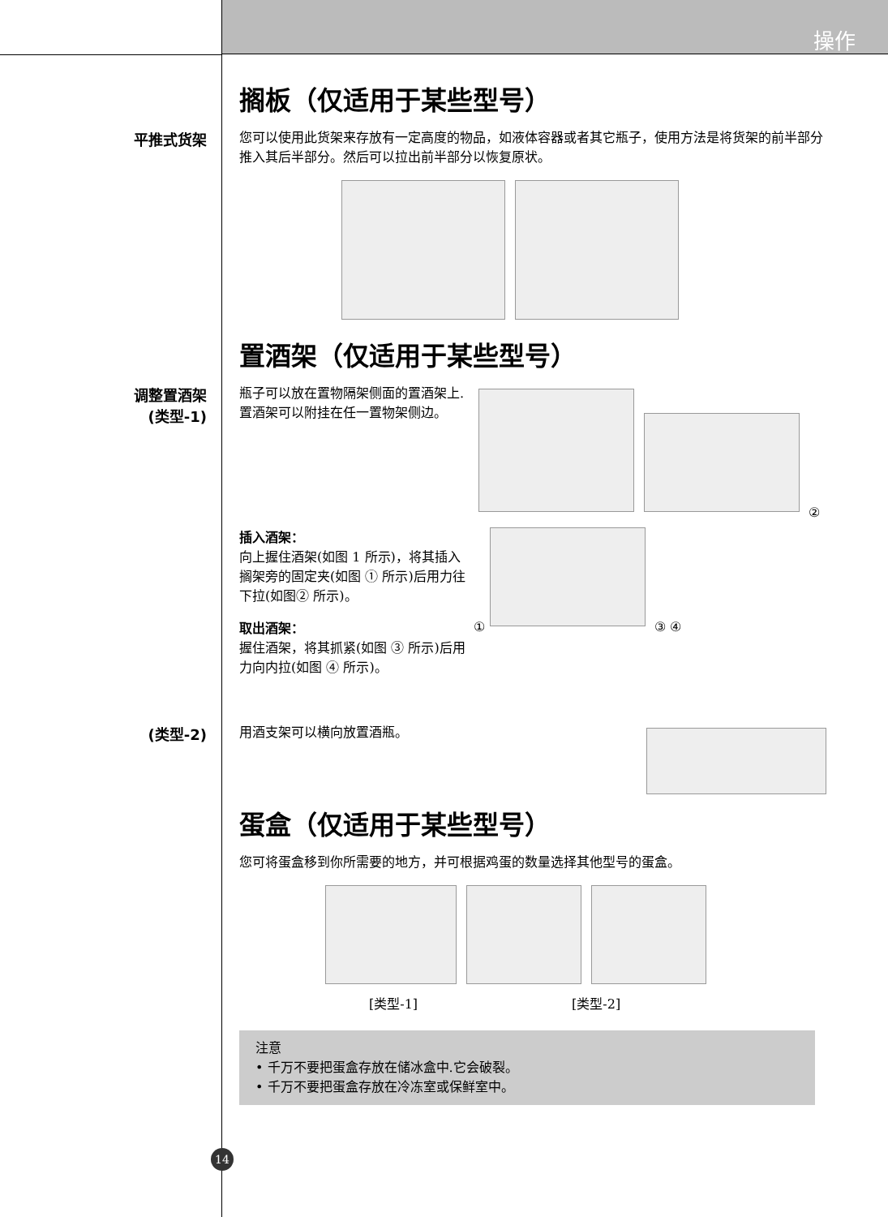操作
搁板（仅适用于某些型号）
平推式货架
您可以使用此货架来存放有一定高度的物品，如液体容器或者其它瓶子，使用方法是将货架的前半部分推入其后半部分。然后可以拉出前半部分以恢复原状。
置酒架（仅适用于某些型号）
调整置酒架
(类型-1)
瓶子可以放在置物隔架侧面的置酒架上. 置酒架可以附挂在任一置物架侧边。
插入酒架：
向上握住酒架(如图 1 所示)，将其插入搁架旁的固定夹(如图 ① 所示)后用力往下拉(如图② 所示)。
取出酒架：
握住酒架，将其抓紧(如图 ③ 所示)后用力向内拉(如图 ④ 所示)。
② ①
③ ④
(类型-2)
用酒支架可以横向放置酒瓶。
蛋盒（仅适用于某些型号）
您可将蛋盒移到你所需要的地方，并可根据鸡蛋的数量选择其他型号的蛋盒。
[类型-1] [类型-2]
注意
• 千万不要把蛋盒存放在储冰盒中.它会破裂。
• 千万不要把蛋盒存放在冷冻室或保鲜室中。
14